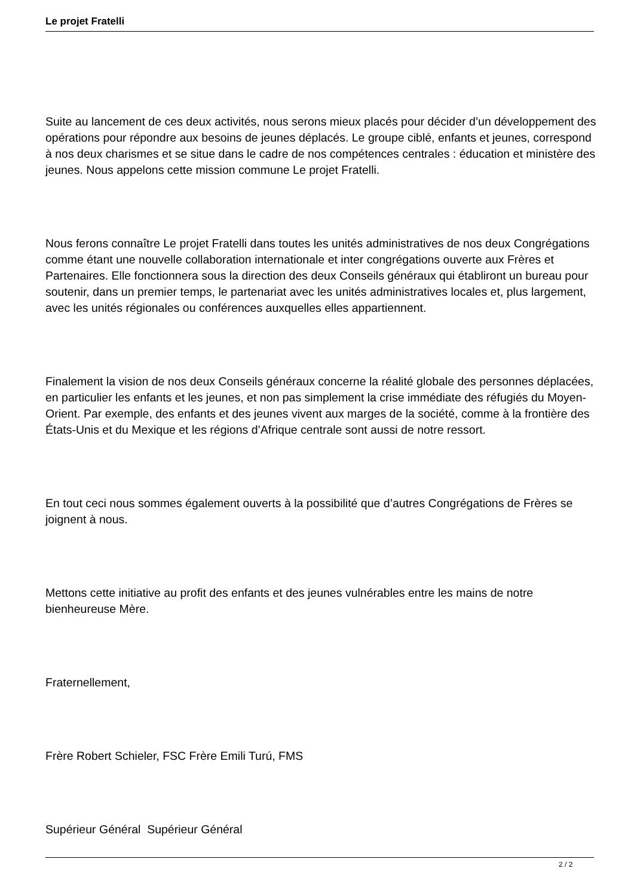Le projet Fratelli
Suite au lancement de ces deux activités, nous serons mieux placés pour décider d’un développement des opérations pour répondre aux besoins de jeunes déplacés. Le groupe ciblé, enfants et jeunes, correspond à nos deux charismes et se situe dans le cadre de nos compétences centrales : éducation et ministère des jeunes. Nous appelons cette mission commune Le projet Fratelli.
Nous ferons connaître Le projet Fratelli dans toutes les unités administratives de nos deux Congrégations comme étant une nouvelle collaboration internationale et inter congrégations ouverte aux Frères et Partenaires. Elle fonctionnera sous la direction des deux Conseils généraux qui établiront un bureau pour soutenir, dans un premier temps, le partenariat avec les unités administratives locales et, plus largement, avec les unités régionales ou conférences auxquelles elles appartiennent.
Finalement la vision de nos deux Conseils généraux concerne la réalité globale des personnes déplacées, en particulier les enfants et les jeunes, et non pas simplement la crise immédiate des réfugiés du Moyen-Orient. Par exemple, des enfants et des jeunes vivent aux marges de la société, comme à la frontière des États-Unis et du Mexique et les régions d’Afrique centrale sont aussi de notre ressort.
En tout ceci nous sommes également ouverts à la possibilité que d’autres Congrégations de Frères se joignent à nous.
Mettons cette initiative au profit des enfants et des jeunes vulnérables entre les mains de notre bienheureuse Mère.
Fraternellement,
Frère Robert Schieler, FSC Frère Emili Turú, FMS
Supérieur Général Supérieur Général
2 / 2